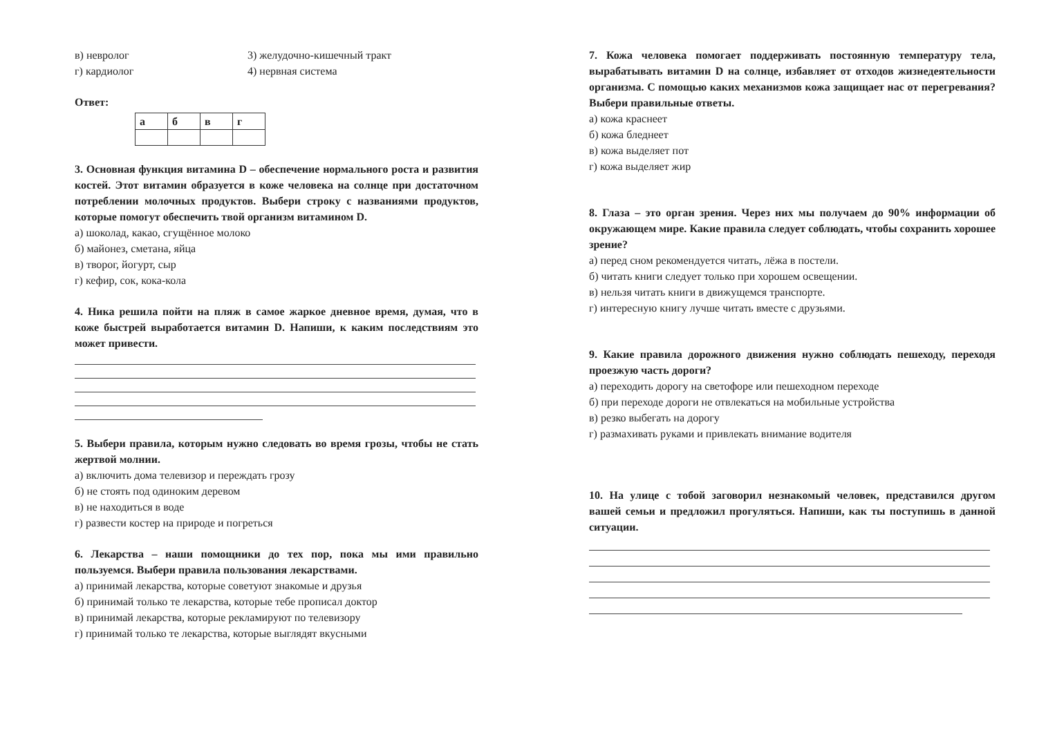в) невролог 3) желудочно-кишечный тракт
г) кардиолог 4) нервная система
Ответ:
| а | б | в | г |
3. Основная функция витамина D – обеспечение нормального роста и развития костей. Этот витамин образуется в коже человека на солнце при достаточном потреблении молочных продуктов. Выбери строку с названиями продуктов, которые помогут обеспечить твой организм витамином D.
а) шоколад, какао, сгущённое молоко
б) майонез, сметана, яйца
в) творог, йогурт, сыр
г) кефир, сок, кока-кола
4. Ника решила пойти на пляж в самое жаркое дневное время, думая, что в коже быстрей выработается витамин D. Напиши, к каким последствиям это может привести.
5. Выбери правила, которым нужно следовать во время грозы, чтобы не стать жертвой молнии.
а) включить дома телевизор и переждать грозу
б) не стоять под одиноким деревом
в) не находиться в воде
г) развести костер на природе и погреться
6. Лекарства – наши помощники до тех пор, пока мы ими правильно пользуемся. Выбери правила пользования лекарствами.
а) принимай лекарства, которые советуют знакомые и друзья
б) принимай только те лекарства, которые тебе прописал доктор
в) принимай лекарства, которые рекламируют по телевизору
г) принимай только те лекарства, которые выглядят вкусными
7. Кожа человека помогает поддерживать постоянную температуру тела, вырабатывать витамин D на солнце, избавляет от отходов жизнедеятельности организма. С помощью каких механизмов кожа защищает нас от перегревания? Выбери правильные ответы.
а) кожа краснеет
б) кожа бледнеет
в) кожа выделяет пот
г) кожа выделяет жир
8. Глаза – это орган зрения. Через них мы получаем до 90% информации об окружающем мире. Какие правила следует соблюдать, чтобы сохранить хорошее зрение?
а) перед сном рекомендуется читать, лёжа в постели.
б) читать книги следует только при хорошем освещении.
в) нельзя читать книги в движущемся транспорте.
г) интересную книгу лучше читать вместе с друзьями.
9. Какие правила дорожного движения нужно соблюдать пешеходу, переходя проезжую часть дороги?
а) переходить дорогу на светофоре или пешеходном переходе
б) при переходе дороги не отвлекаться на мобильные устройства
в) резко выбегать на дорогу
г) размахивать руками и привлекать внимание водителя
10. На улице с тобой заговорил незнакомый человек, представился другом вашей семьи и предложил прогуляться. Напиши, как ты поступишь в данной ситуации.